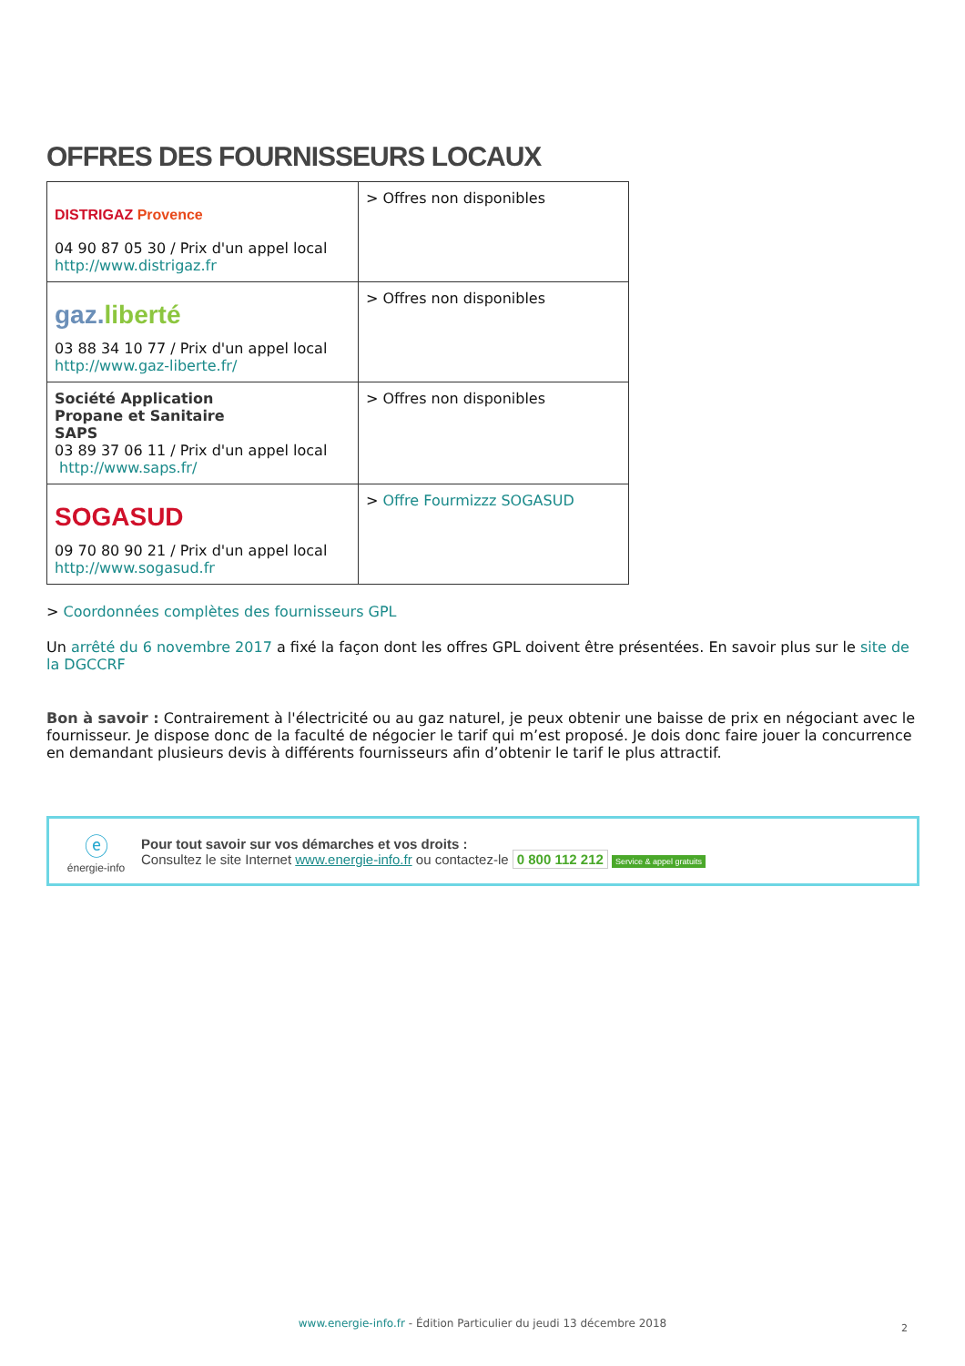OFFRES DES FOURNISSEURS LOCAUX
| DISTRIGAZ Provence 04 90 87 05 30 / Prix d'un appel local http://www.distrigaz.fr | > Offres non disponibles |
| gaz. liberté 03 88 34 10 77 / Prix d'un appel local http://www.gaz-liberte.fr/ | > Offres non disponibles |
| Société Application Propane et Sanitaire SAPS 03 89 37 06 11 / Prix d'un appel local http://www.saps.fr/ | > Offres non disponibles |
| SOGASUD 09 70 80 90 21 / Prix d'un appel local http://www.sogasud.fr | > Offre Fourmizzz SOGASUD |
> Coordonnées complètes des fournisseurs GPL
Un arrêté du 6 novembre 2017 a fixé la façon dont les offres GPL doivent être présentées. En savoir plus sur le site de la DGCCRF
Bon à savoir : Contrairement à l'électricité ou au gaz naturel, je peux obtenir une baisse de prix en négociant avec le fournisseur. Je dispose donc de la faculté de négocier le tarif qui m’est proposé. Je dois donc faire jouer la concurrence en demandant plusieurs devis à différents fournisseurs afin d’obtenir le tarif le plus attractif.
ⓔ
énergie-info
Pour tout savoir sur vos démarches et vos droits :
Consultez le site Internet www.energie-info.fr ou contactez-le 0 800 112 212 Service & appel gratuits
www.energie-info.fr - Édition Particulier du jeudi 13 décembre 2018 2